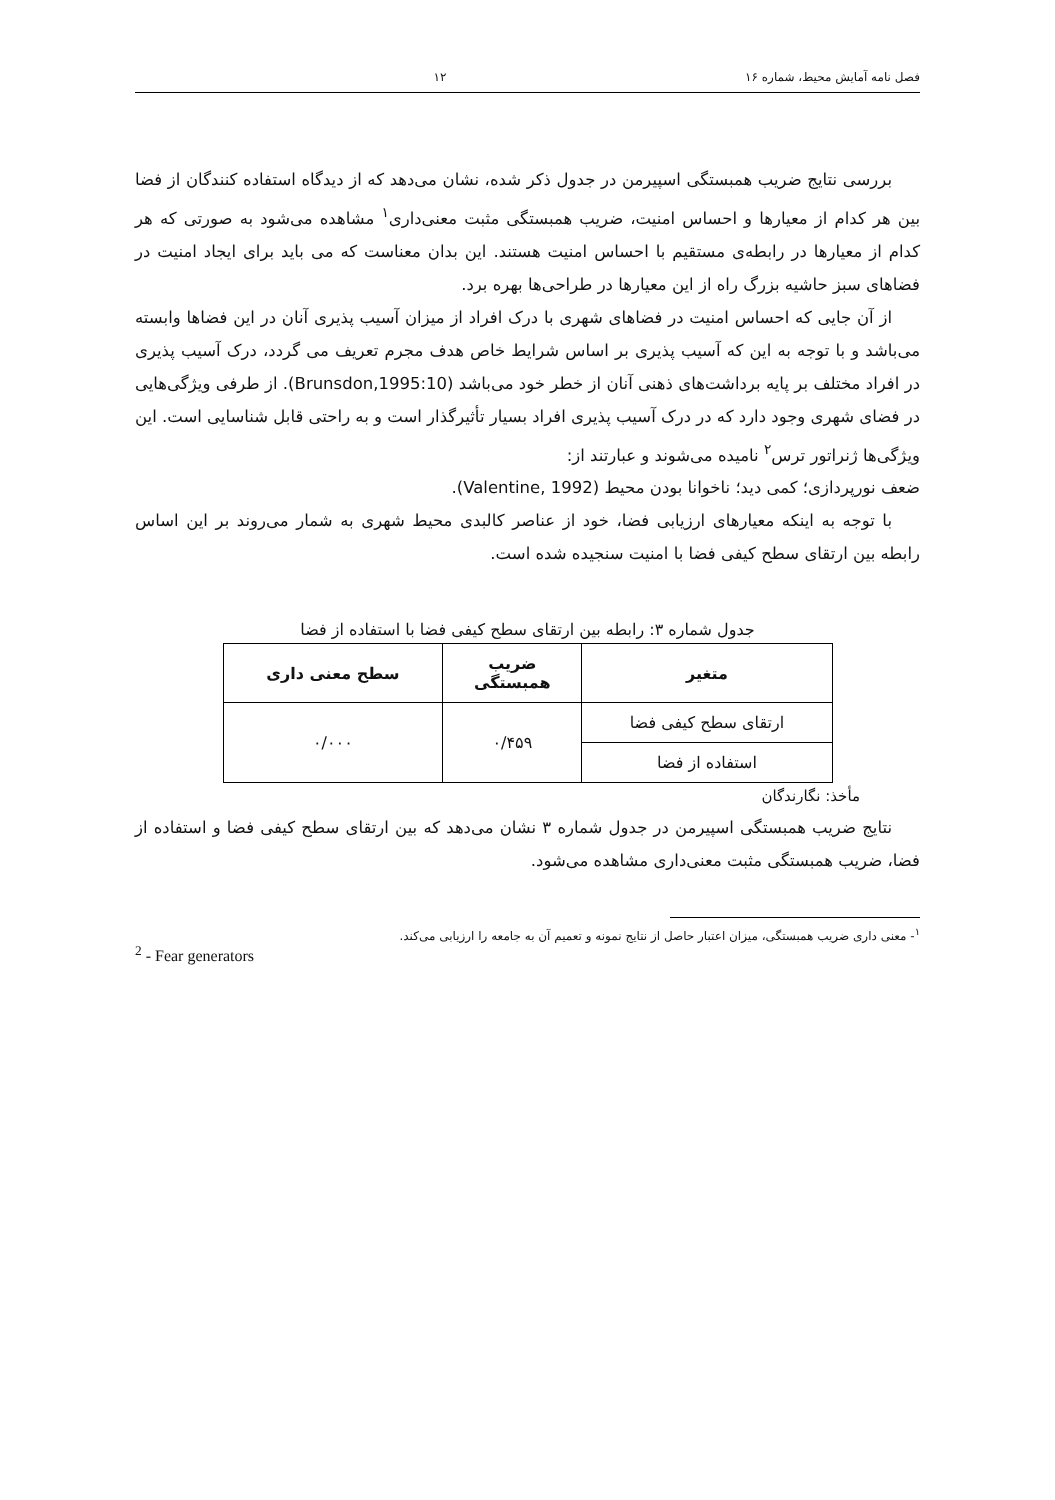فصل نامه آمایش محیط، شماره ۱۶ ۱۲
بررسی نتایج ضریب همبستگی اسپیرمن در جدول ذکر شده، نشان می‌دهد که از دیدگاه استفاده کنندگان از فضا بین هر کدام از معیارها و احساس امنیت، ضریب همبستگی مثبت معنی‌داری<sup>۱</sup> مشاهده می‌شود به صورتی که هر کدام از معیارها در رابطه‌ی مستقیم با احساس امنیت هستند. این بدان معناست که می باید برای ایجاد امنیت در فضاهای سبز حاشیه بزرگ راه از این معیارها در طراحی‌ها بهره برد.
از آن جایی که احساس امنیت در فضاهای شهری با درک افراد از میزان آسیب پذیری آنان در این فضاها وابسته می‌باشد و با توجه به این که آسیب پذیری بر اساس شرایط خاص هدف مجرم تعریف می گردد، درک آسیب پذیری در افراد مختلف بر پایه برداشت‌های ذهنی آنان از خطر خود می‌باشد (Brunsdon,1995:10). از طرفی ویژگی‌هایی در فضای شهری وجود دارد که در درک آسیب پذیری افراد بسیار تأثیرگذار است و به راحتی قابل شناسایی است. این ویژگی‌ها ژنراتور ترس<sup>۲</sup> نامیده می‌شوند و عبارتند از:
ضعف نورپردازی؛ کمی دید؛ ناخوانا بودن محیط (Valentine, 1992).
با توجه به اینکه معیارهای ارزیابی فضا، خود از عناصر کالبدی محیط شهری به شمار می‌روند بر این اساس رابطه بین ارتقای سطح کیفی فضا با امنیت سنجیده شده است.
جدول شماره ۳: رابطه بین ارتقای سطح کیفی فضا با استفاده از فضا
| متغیر | ضریب همبستگی | سطح معنی داری |
| --- | --- | --- |
| ارتقای سطح کیفی فضا | ۰/۴۵۹ | ۰/۰۰۰ |
| استفاده از فضا | | |
مأخذ: نگارندگان
نتایج ضریب همبستگی اسپیرمن در جدول شماره ۳ نشان می‌دهد که بین ارتقای سطح کیفی فضا و استفاده از فضا، ضریب همبستگی مثبت معنی‌داری مشاهده می‌شود.
<sup>۱</sup>- معنی داری ضریب همبستگی، میزان اعتبار حاصل از نتایج نمونه و تعمیم آن به جامعه را ارزیابی می‌کند.
<sup>2</sup> - Fear generators